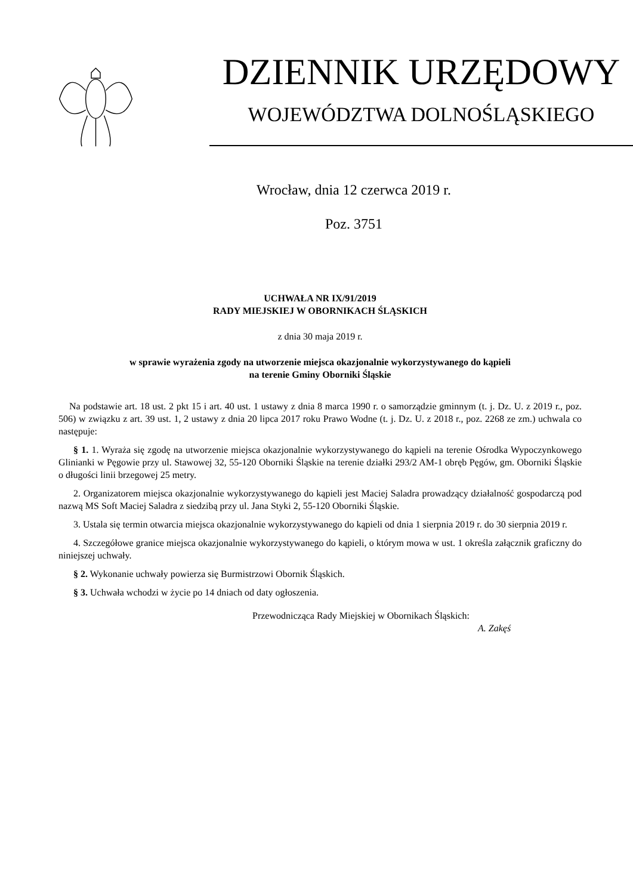DZIENNIK URZĘDOWY
WOJEWÓDZTWA DOLNOŚLĄSKIEGO
Wrocław, dnia 12 czerwca 2019 r.
Poz. 3751
UCHWAŁA NR IX/91/2019
RADY MIEJSKIEJ W OBORNIKACH ŚLĄSKICH
z dnia 30 maja 2019 r.
w sprawie wyrażenia zgody na utworzenie miejsca okazjonalnie wykorzystywanego do kąpieli
na terenie Gminy Oborniki Śląskie
Na podstawie art. 18 ust. 2 pkt 15 i art. 40 ust. 1 ustawy z dnia 8 marca 1990 r. o samorządzie gminnym (t. j. Dz. U. z 2019 r., poz. 506) w związku z art. 39 ust. 1, 2 ustawy z dnia 20 lipca 2017 roku Prawo Wodne (t. j. Dz. U. z 2018 r., poz. 2268 ze zm.) uchwala co następuje:
§ 1. 1. Wyraża się zgodę na utworzenie miejsca okazjonalnie wykorzystywanego do kąpieli na terenie Ośrodka Wypoczynkowego Glinianki w Pęgowie przy ul. Stawowej 32, 55-120 Oborniki Śląskie na terenie działki 293/2 AM-1 obręb Pęgów, gm. Oborniki Śląskie o długości linii brzegowej 25 metry.
2. Organizatorem miejsca okazjonalnie wykorzystywanego do kąpieli jest Maciej Saladra prowadzący działalność gospodarczą pod nazwą MS Soft Maciej Saladra z siedzibą przy ul. Jana Styki 2, 55-120 Oborniki Śląskie.
3. Ustala się termin otwarcia miejsca okazjonalnie wykorzystywanego do kąpieli od dnia 1 sierpnia 2019 r. do 30 sierpnia 2019 r.
4. Szczegółowe granice miejsca okazjonalnie wykorzystywanego do kąpieli, o którym mowa w ust. 1 określa załącznik graficzny do niniejszej uchwały.
§ 2. Wykonanie uchwały powierza się Burmistrzowi Obornik Śląskich.
§ 3. Uchwała wchodzi w życie po 14 dniach od daty ogłoszenia.
Przewodnicząca Rady Miejskiej w Obornikach Śląskich:
A. Zakęś